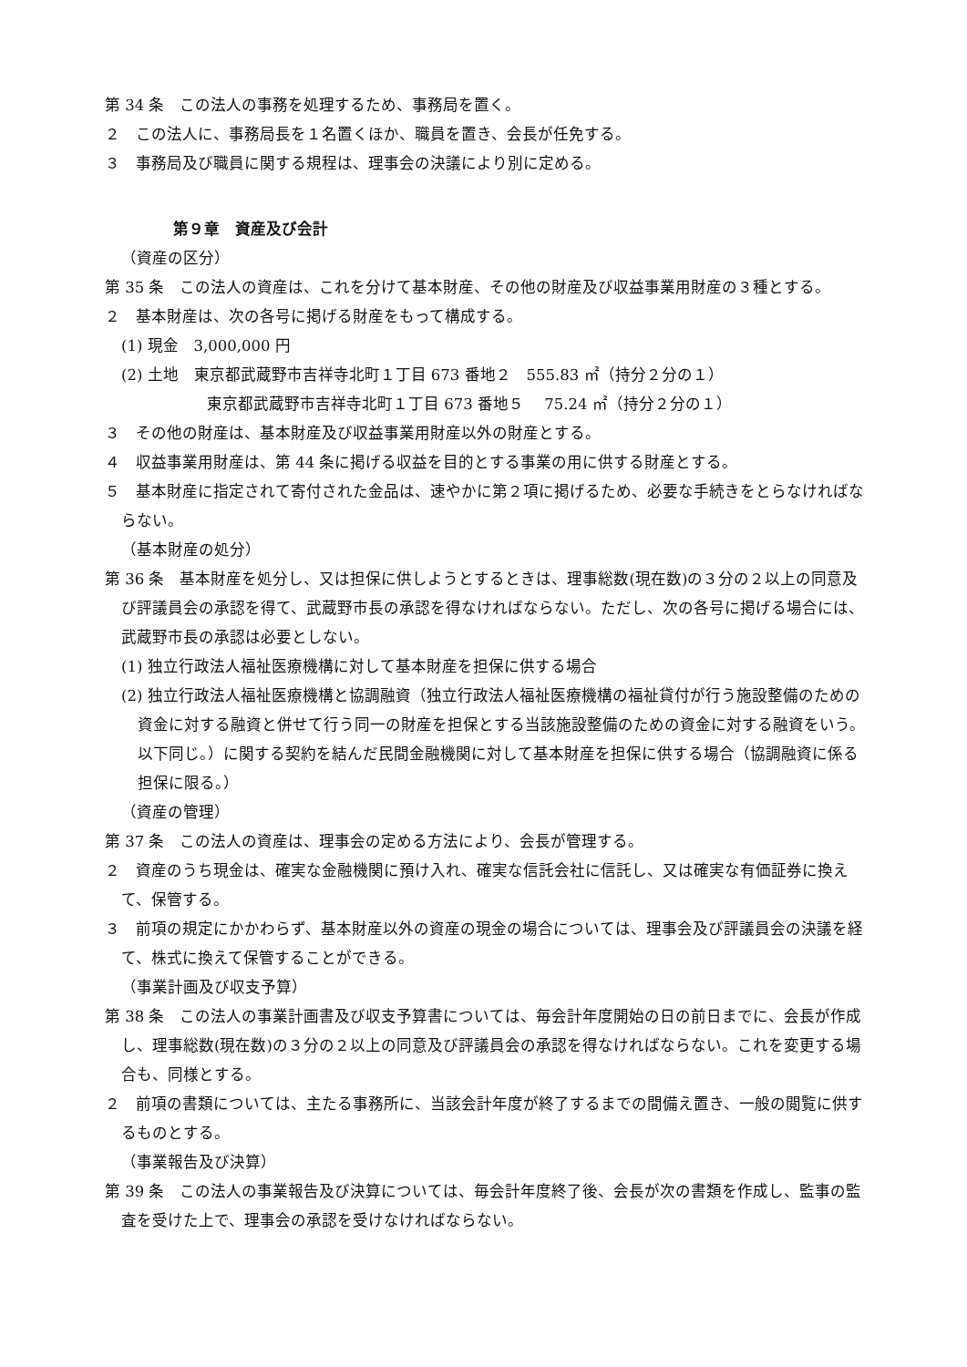第 34 条　この法人の事務を処理するため、事務局を置く。
２　この法人に、事務局長を１名置くほか、職員を置き、会長が任免する。
３　事務局及び職員に関する規程は、理事会の決議により別に定める。
第９章　資産及び会計
（資産の区分）
第 35 条　この法人の資産は、これを分けて基本財産、その他の財産及び収益事業用財産の３種とする。
２　基本財産は、次の各号に掲げる財産をもって構成する。
(1) 現金　3,000,000 円
(2) 土地　東京都武蔵野市吉祥寺北町１丁目 673 番地２　555.83 ㎡（持分２分の１）
東京都武蔵野市吉祥寺北町１丁目 673 番地５　 75.24 ㎡（持分２分の１）
３　その他の財産は、基本財産及び収益事業用財産以外の財産とする。
４　収益事業用財産は、第 44 条に掲げる収益を目的とする事業の用に供する財産とする。
５　基本財産に指定されて寄付された金品は、速やかに第２項に掲げるため、必要な手続きをとらなければならない。
（基本財産の処分）
第 36 条　基本財産を処分し、又は担保に供しようとするときは、理事総数(現在数)の３分の２以上の同意及び評議員会の承認を得て、武蔵野市長の承認を得なければならない。ただし、次の各号に掲げる場合には、武蔵野市長の承認は必要としない。
(1) 独立行政法人福祉医療機構に対して基本財産を担保に供する場合
(2) 独立行政法人福祉医療機構と協調融資（独立行政法人福祉医療機構の福祉貸付が行う施設整備のための資金に対する融資と併せて行う同一の財産を担保とする当該施設整備のための資金に対する融資をいう。以下同じ。）に関する契約を結んだ民間金融機関に対して基本財産を担保に供する場合（協調融資に係る担保に限る。）
（資産の管理）
第 37 条　この法人の資産は、理事会の定める方法により、会長が管理する。
２　資産のうち現金は、確実な金融機関に預け入れ、確実な信託会社に信託し、又は確実な有価証券に換えて、保管する。
３　前項の規定にかかわらず、基本財産以外の資産の現金の場合については、理事会及び評議員会の決議を経て、株式に換えて保管することができる。
（事業計画及び収支予算）
第 38 条　この法人の事業計画書及び収支予算書については、毎会計年度開始の日の前日までに、会長が作成し、理事総数(現在数)の３分の２以上の同意及び評議員会の承認を得なければならない。これを変更する場合も、同様とする。
２　前項の書類については、主たる事務所に、当該会計年度が終了するまでの間備え置き、一般の閲覧に供するものとする。
（事業報告及び決算）
第 39 条　この法人の事業報告及び決算については、毎会計年度終了後、会長が次の書類を作成し、監事の監査を受けた上で、理事会の承認を受けなければならない。